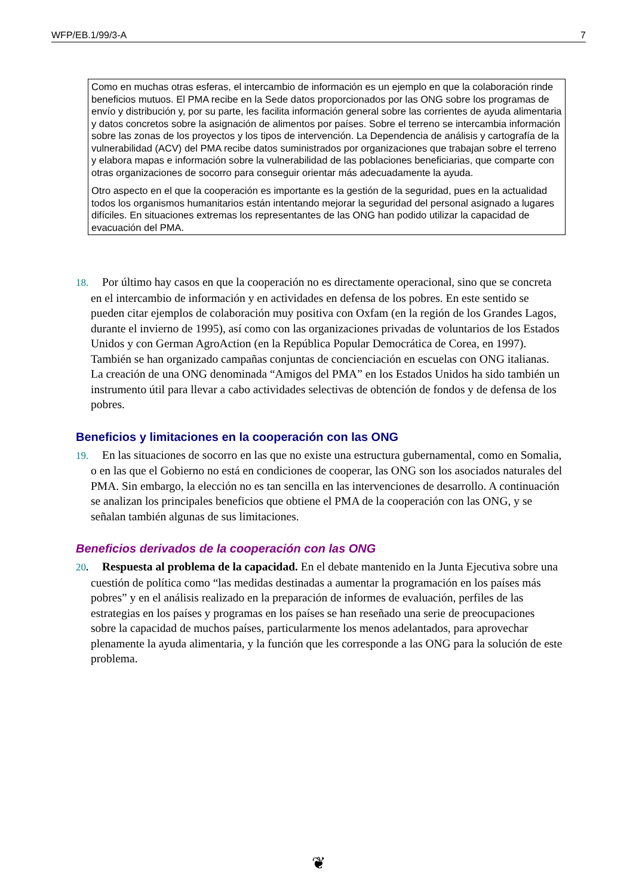WFP/EB.1/99/3-A 7
Como en muchas otras esferas, el intercambio de información es un ejemplo en que la colaboración rinde beneficios mutuos. El PMA recibe en la Sede datos proporcionados por las ONG sobre los programas de envío y distribución y, por su parte, les facilita información general sobre las corrientes de ayuda alimentaria y datos concretos sobre la asignación de alimentos por países. Sobre el terreno se intercambia información sobre las zonas de los proyectos y los tipos de intervención. La Dependencia de análisis y cartografía de la vulnerabilidad (ACV) del PMA recibe datos suministrados por organizaciones que trabajan sobre el terreno y elabora mapas e información sobre la vulnerabilidad de las poblaciones beneficiarias, que comparte con otras organizaciones de socorro para conseguir orientar más adecuadamente la ayuda.
Otro aspecto en el que la cooperación es importante es la gestión de la seguridad, pues en la actualidad todos los organismos humanitarios están intentando mejorar la seguridad del personal asignado a lugares difíciles. En situaciones extremas los representantes de las ONG han podido utilizar la capacidad de evacuación del PMA.
18. Por último hay casos en que la cooperación no es directamente operacional, sino que se concreta en el intercambio de información y en actividades en defensa de los pobres. En este sentido se pueden citar ejemplos de colaboración muy positiva con Oxfam (en la región de los Grandes Lagos, durante el invierno de 1995), así como con las organizaciones privadas de voluntarios de los Estados Unidos y con German AgroAction (en la República Popular Democrática de Corea, en 1997). También se han organizado campañas conjuntas de concienciación en escuelas con ONG italianas. La creación de una ONG denominada “Amigos del PMA” en los Estados Unidos ha sido también un instrumento útil para llevar a cabo actividades selectivas de obtención de fondos y de defensa de los pobres.
Beneficios y limitaciones en la cooperación con las ONG
19. En las situaciones de socorro en las que no existe una estructura gubernamental, como en Somalia, o en las que el Gobierno no está en condiciones de cooperar, las ONG son los asociados naturales del PMA. Sin embargo, la elección no es tan sencilla en las intervenciones de desarrollo. A continuación se analizan los principales beneficios que obtiene el PMA de la cooperación con las ONG, y se señalan también algunas de sus limitaciones.
Beneficios derivados de la cooperación con las ONG
20. Respuesta al problema de la capacidad. En el debate mantenido en la Junta Ejecutiva sobre una cuestión de política como “las medidas destinadas a aumentar la programación en los países más pobres” y en el análisis realizado en la preparación de informes de evaluación, perfiles de las estrategias en los países y programas en los países se han reseñado una serie de preocupaciones sobre la capacidad de muchos países, particularmente los menos adelantados, para aprovechar plenamente la ayuda alimentaria, y la función que les corresponde a las ONG para la solución de este problema.
❦